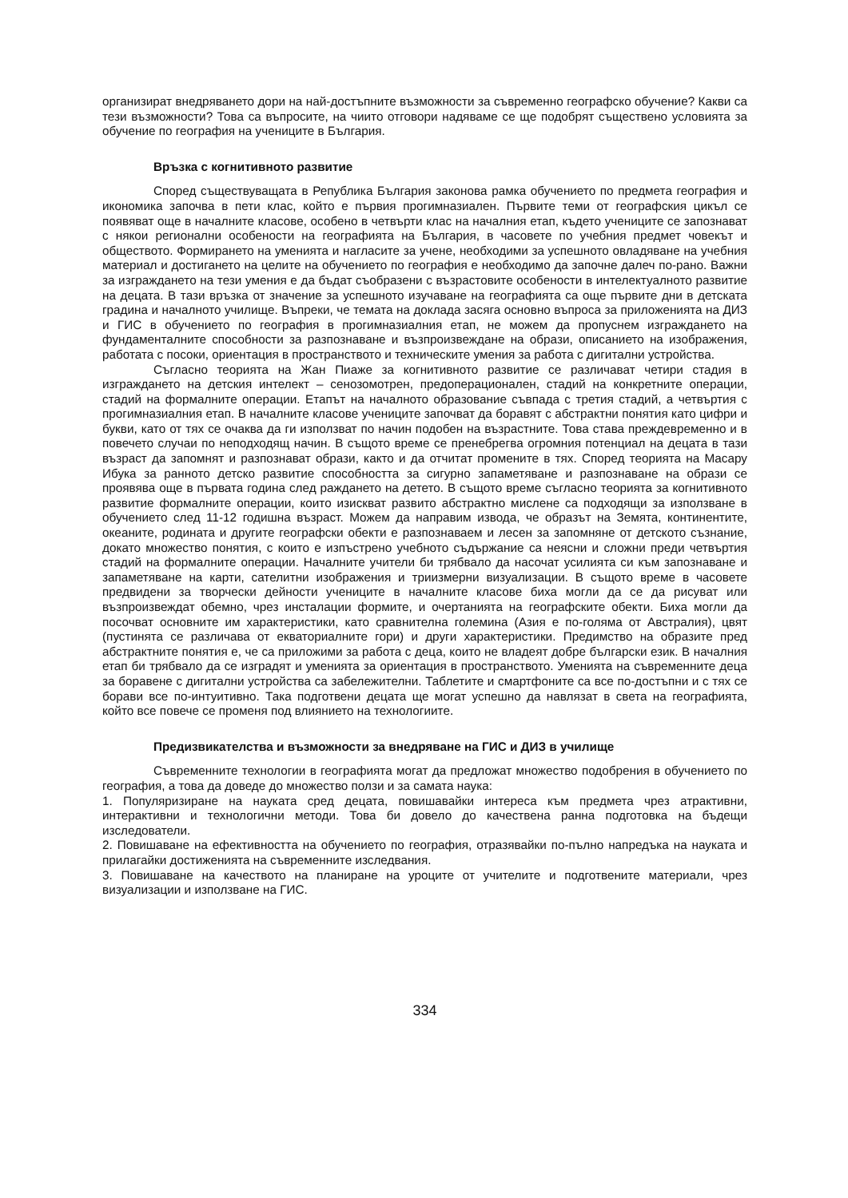организират внедряването дори на най-достъпните възможности за съвременно географско обучение? Какви са тези възможности? Това са въпросите, на чиито отговори надяваме се ще подобрят съществено условията за обучение по география на учениците в България.
Връзка с когнитивното развитие
Според съществуващата в Република България законова рамка обучението по предмета география и икономика започва в пети клас, който е първия прогимназиален. Първите теми от географския цикъл се появяват още в началните класове, особено в четвърти клас на началния етап, където учениците се запознават с някои регионални особености на географията на България, в часовете по учебния предмет човекът и обществото. Формирането на уменията и нагласите за учене, необходими за успешното овладяване на учебния материал и достигането на целите на обучението по география е необходимо да започне далеч по-рано. Важни за изграждането на тези умения е да бъдат съобразени с възрастовите особености в интелектуалното развитие на децата. В тази връзка от значение за успешното изучаване на географията са още първите дни в детската градина и началното училище. Въпреки, че темата на доклада засяга основно въпроса за приложенията на ДИЗ и ГИС в обучението по география в прогимназиалния етап, не можем да пропуснем изграждането на фундаменталните способности за разпознаване и възпроизвеждане на образи, описанието на изображения, работата с посоки, ориентация в пространството и техническите умения за работа с дигитални устройства.
Съгласно теорията на Жан Пиаже за когнитивното развитие се различават четири стадия в изграждането на детския интелект – сенозомотрен, предоперационален, стадий на конкретните операции, стадий на формалните операции. Етапът на началното образование съвпада с третия стадий, а четвъртия с прогимназиалния етап. В началните класове учениците започват да боравят с абстрактни понятия като цифри и букви, като от тях се очаква да ги използват по начин подобен на възрастните. Това става преждевременно и в повечето случаи по неподходящ начин. В същото време се пренебрегва огромния потенциал на децата в тази възраст да запомнят и разпознават образи, както и да отчитат промените в тях. Според теорията на Масару Ибука за ранното детско развитие способността за сигурно запаметяване и разпознаване на образи се проявява още в първата година след раждането на детето. В същото време съгласно теорията за когнитивното развитие формалните операции, които изискват развито абстрактно мислене са подходящи за използване в обучението след 11-12 годишна възраст. Можем да направим извода, че образът на Земята, континентите, океаните, родината и другите географски обекти е разпознаваем и лесен за запомняне от детското съзнание, докато множество понятия, с които е изпъстрено учебното съдържание са неясни и сложни преди четвъртия стадий на формалните операции. Началните учители би трябвало да насочат усилията си към запознаване и запаметяване на карти, сателитни изображения и триизмерни визуализации. В същото време в часовете предвидени за творчески дейности учениците в началните класове биха могли да се да рисуват или възпроизвеждат обемно, чрез инсталации формите, и очертанията на географските обекти. Биха могли да посочват основните им характеристики, като сравнителна големина (Азия е по-голяма от Австралия), цвят (пустинята се различава от екваториалните гори) и други характеристики. Предимство на образите пред абстрактните понятия е, че са приложими за работа с деца, които не владеят добре български език. В началния етап би трябвало да се изградят и уменията за ориентация в пространството. Уменията на съвременните деца за боравене с дигитални устройства са забележителни. Таблетите и смартфоните са все по-достъпни и с тях се борави все по-интуитивно. Така подготвени децата ще могат успешно да навлязат в света на географията, който все повече се променя под влиянието на технологиите.
Предизвикателства и възможности за внедряване на ГИС и ДИЗ в училище
Съвременните технологии в географията могат да предложат множество подобрения в обучението по география, а това да доведе до множество ползи и за самата наука:
1. Популяризиране на науката сред децата, повишавайки интереса към предмета чрез атрактивни, интерактивни и технологични методи. Това би довело до качествена ранна подготовка на бъдещи изследователи.
2. Повишаване на ефективността на обучението по география, отразявайки по-пълно напредъка на науката и прилагайки достиженията на съвременните изследвания.
3. Повишаване на качеството на планиране на уроците от учителите и подготвените материали, чрез визуализации и използване на ГИС.
334